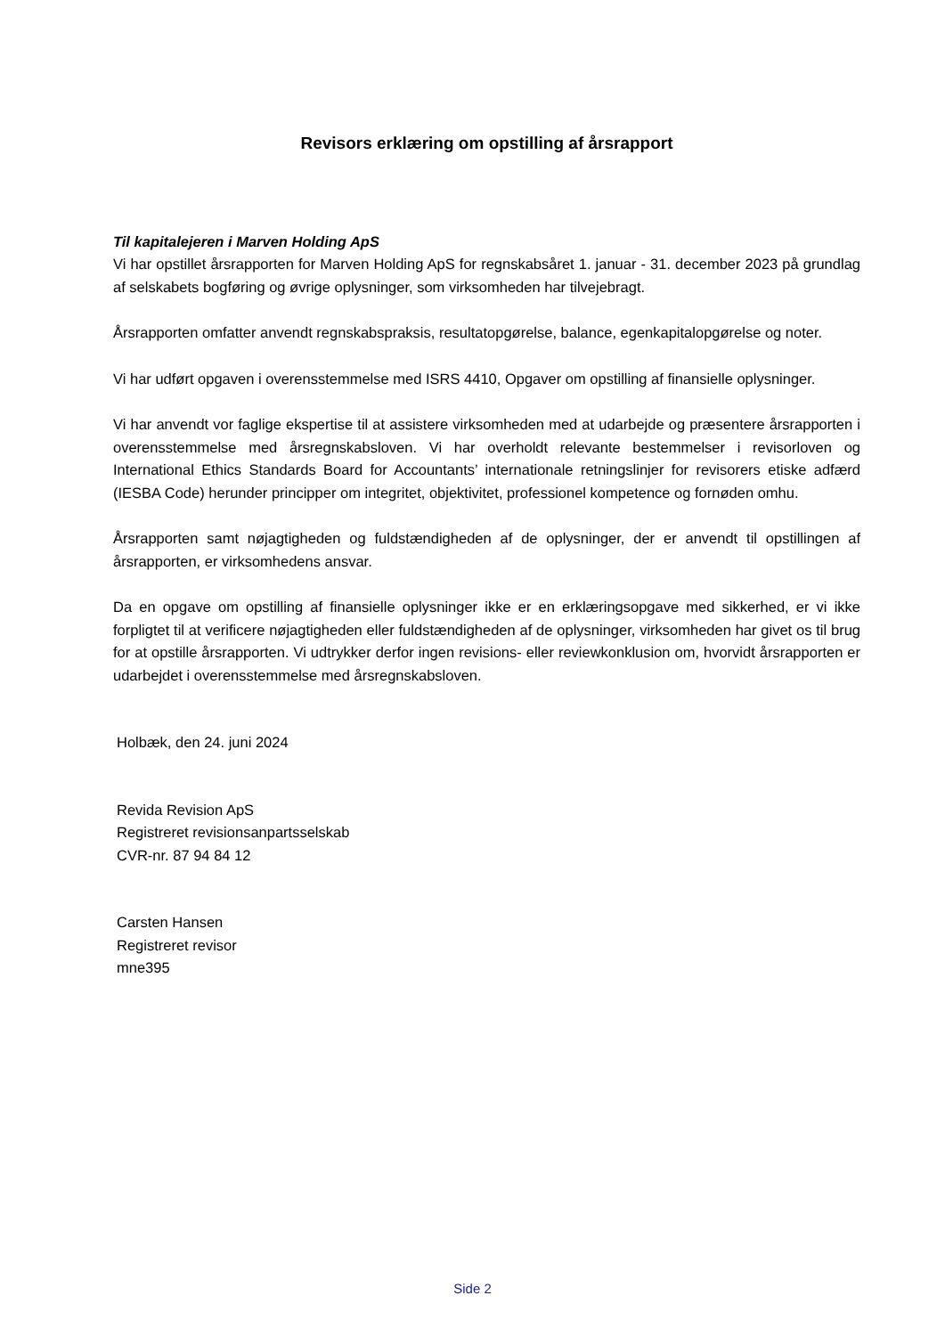Revisors erklæring om opstilling af årsrapport
Til kapitalejeren i Marven Holding ApS
Vi har opstillet årsrapporten for Marven Holding ApS for regnskabsåret 1. januar - 31. december 2023 på grundlag af selskabets bogføring og øvrige oplysninger, som virksomheden har tilvejebragt.
Årsrapporten omfatter anvendt regnskabspraksis, resultatopgørelse, balance, egenkapitalopgørelse og noter.
Vi har udført opgaven i overensstemmelse med ISRS 4410, Opgaver om opstilling af finansielle oplysninger.
Vi har anvendt vor faglige ekspertise til at assistere virksomheden med at udarbejde og præsentere årsrapporten i overensstemmelse med årsregnskabsloven. Vi har overholdt relevante bestemmelser i revisorloven og International Ethics Standards Board for Accountants’ internationale retningslinjer for revisorers etiske adfærd (IESBA Code) herunder principper om integritet, objektivitet, professionel kompetence og fornøden omhu.
Årsrapporten samt nøjagtigheden og fuldstændigheden af de oplysninger, der er anvendt til opstillingen af årsrapporten, er virksomhedens ansvar.
Da en opgave om opstilling af finansielle oplysninger ikke er en erklæringsopgave med sikkerhed, er vi ikke forpligtet til at verificere nøjagtigheden eller fuldstændigheden af de oplysninger, virksomheden har givet os til brug for at opstille årsrapporten. Vi udtrykker derfor ingen revisions- eller reviewkonklusion om, hvorvidt årsrapporten er udarbejdet i overensstemmelse med årsregnskabsloven.
Holbæk, den 24. juni 2024
Revida Revision ApS
Registreret revisionsanpartsselskab
CVR-nr. 87 94 84 12
Carsten Hansen
Registreret revisor
mne395
Side 2